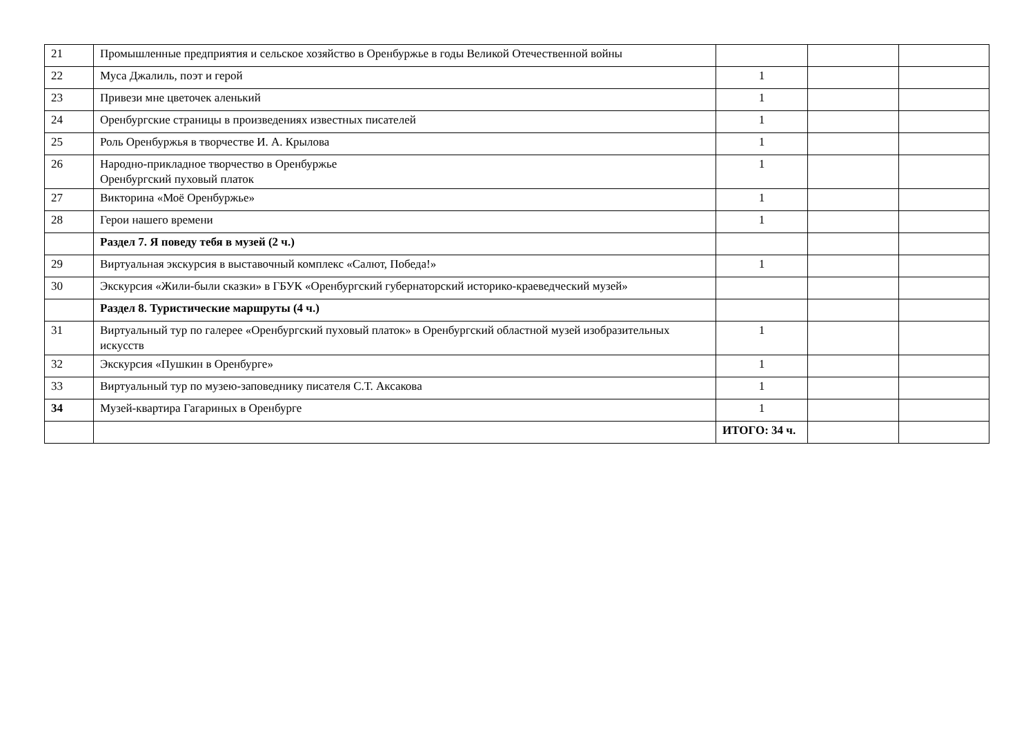| 21 | Промышленные предприятия и сельское хозяйство в Оренбуржье в годы Великой Отечественной войны | | | |
| 22 | Муса Джалиль, поэт и герой | 1 | | |
| 23 | Привези мне цветочек аленький | 1 | | |
| 24 | Оренбургские страницы в произведениях известных писателей | 1 | | |
| 25 | Роль Оренбуржья в творчестве И. А. Крылова | 1 | | |
| 26 | Народно-прикладное творчество в Оренбуржье Оренбургский пуховый платок | 1 | | |
| 27 | Викторина «Моё Оренбуржье» | 1 | | |
| 28 | Герои нашего времени | 1 | | |
| | Раздел 7. Я поведу тебя в музей (2 ч.) | | | |
| 29 | Виртуальная экскурсия в выставочный комплекс «Салют, Победа!» | 1 | | |
| 30 | Экскурсия «Жили-были сказки» в ГБУК «Оренбургский губернаторский историко-краеведческий музей» | | | |
| | Раздел 8. Туристические маршруты (4 ч.) | | | |
| 31 | Виртуальный тур по галерее «Оренбургский пуховый платок» в Оренбургский областной музей изобразительных искусств | 1 | | |
| 32 | Экскурсия «Пушкин в Оренбурге» | 1 | | |
| 33 | Виртуальный тур по музею-заповеднику писателя С.Т. Аксакова | 1 | | |
| 34 | Музей-квартира Гагариных в Оренбурге | 1 | | |
| | | ИТОГО: 34 ч. | | |